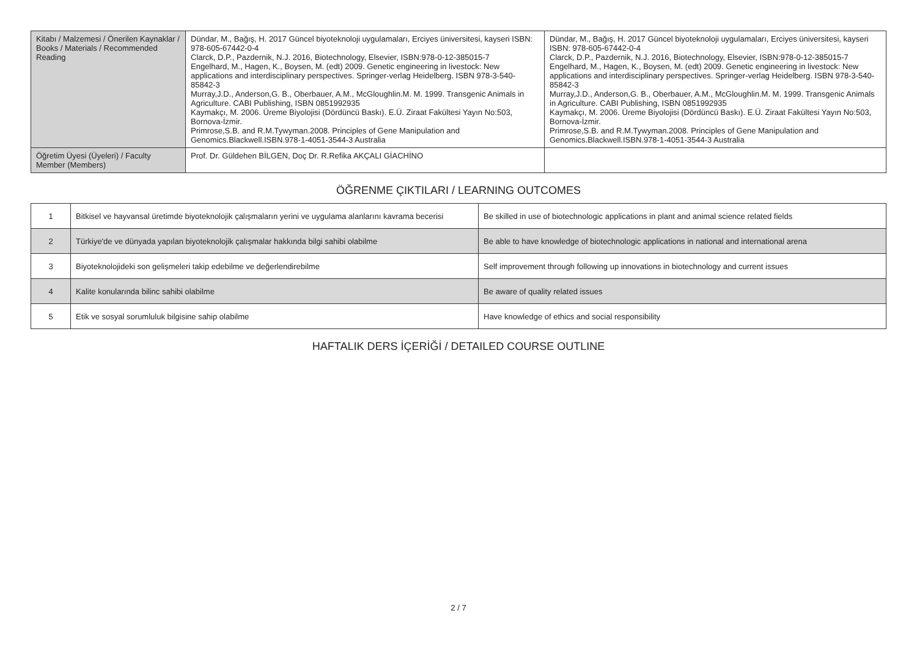| Kitabı / Malzemesi / Önerilen Kaynaklar / Books / Materials / Recommended Reading | Dündar, M., Bağış, H. 2017 Güncel biyoteknoloji uygulamaları, Erciyes üniversitesi, kayseri ISBN: 978-605-67442-0-4 Clarck, D.P., Pazdernik, N.J. 2016, Biotechnology, Elsevier, ISBN:978-0-12-385015-7 Engelhard, M., Hagen, K., Boysen, M. (edt) 2009. Genetic engineering in livestock: New applications and interdisciplinary perspectives. Springer-verlag Heidelberg. ISBN 978-3-540-85842-3 Murray,J.D., Anderson,G. B., Oberbauer, A.M., McGloughlin.M. M. 1999. Transgenic Animals in Agriculture. CABI Publishing, ISBN 0851992935 Kaymakçı, M. 2006. Üreme Biyolojisi (Dördüncü Baskı). E.Ü. Ziraat Fakültesi Yayın No:503, Bornova-İzmir. Primrose,S.B. and R.M.Tywyman.2008. Principles of Gene Manipulation and Genomics.Blackwell.ISBN.978-1-4051-3544-3 Australia | Dündar, M., Bağış, H. 2017 Güncel biyoteknoloji uygulamaları, Erciyes üniversitesi, kayseri ISBN: 978-605-67442-0-4 Clarck, D.P., Pazdernik, N.J. 2016, Biotechnology, Elsevier, ISBN:978-0-12-385015-7 Engelhard, M., Hagen, K., Boysen, M. (edt) 2009. Genetic engineering in livestock: New applications and interdisciplinary perspectives. Springer-verlag Heidelberg. ISBN 978-3-540-85842-3 Murray,J.D., Anderson,G. B., Oberbauer, A.M., McGloughlin.M. M. 1999. Transgenic Animals in Agriculture. CABI Publishing, ISBN 0851992935 Kaymakçı, M. 2006. Üreme Biyolojisi (Dördüncü Baskı). E.Ü. Ziraat Fakültesi Yayın No:503, Bornova-İzmir. Primrose,S.B. and R.M.Tywyman.2008. Principles of Gene Manipulation and Genomics.Blackwell.ISBN.978-1-4051-3544-3 Australia |
| Öğretim Üyesi (Üyeleri) / Faculty Member (Members) | Prof. Dr. Güldehen BİLGEN, Doç Dr. R.Refika AKÇALI GİACHİNO | |
ÖĞRENME ÇIKTILARI / LEARNING OUTCOMES
| 1 | Bitkisel ve hayvansal üretimde biyoteknolojik çalışmaların yerini ve uygulama alanlarını kavrama becerisi | Be skilled in use of biotechnologic applications in plant and animal science related fields |
| 2 | Türkiye'de ve dünyada yapılan biyoteknolojik çalışmalar hakkında bilgi sahibi olabilme | Be able to have knowledge of biotechnologic applications in national and international arena |
| 3 | Biyoteknolojideki son gelişmeleri takip edebilme ve değerlendirebilme | Self improvement through following up innovations in biotechnology and current issues |
| 4 | Kalite konularında bilinc sahibi olabilme | Be aware of quality related issues |
| 5 | Etik ve sosyal sorumluluk bilgisine sahip olabilme | Have knowledge of ethics and social responsibility |
HAFTALIK DERS İÇERİĞİ / DETAILED COURSE OUTLINE
2 / 7